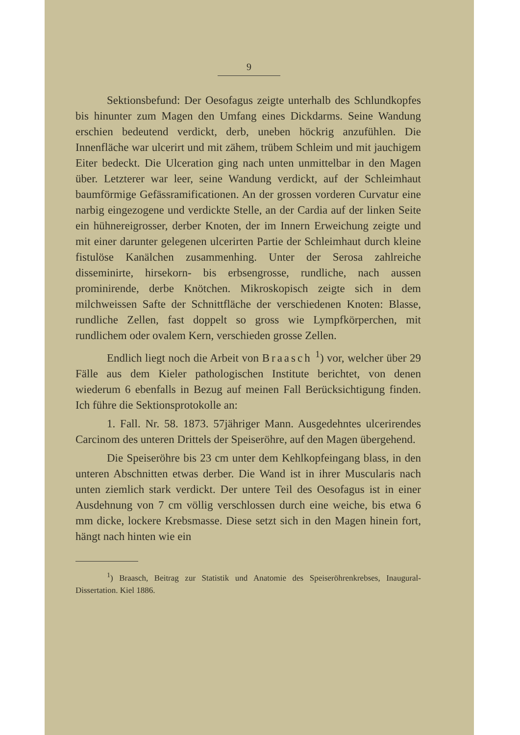9
Sektionsbefund: Der Oesofagus zeigte unterhalb des Schlundkopfes bis hinunter zum Magen den Umfang eines Dickdarms. Seine Wandung erschien bedeutend verdickt, derb, uneben höckrig anzufühlen. Die Innenfläche war ulcerirt und mit zähem, trübem Schleim und mit jauchigem Eiter bedeckt. Die Ulceration ging nach unten unmittelbar in den Magen über. Letzterer war leer, seine Wandung verdickt, auf der Schleimhaut baumförmige Gefässramificationen. An der grossen vorderen Curvatur eine narbig eingezogene und verdickte Stelle, an der Cardia auf der linken Seite ein hühnereigrosser, derber Knoten, der im Innern Erweichung zeigte und mit einer darunter gelegenen ulcerirten Partie der Schleimhaut durch kleine fistulöse Kanälchen zusammenhing. Unter der Serosa zahlreiche disseminirte, hirsekorn- bis erbsengrosse, rundliche, nach aussen prominirende, derbe Knötchen. Mikroskopisch zeigte sich in dem milchweissen Safte der Schnittfläche der verschiedenen Knoten: Blasse, rundliche Zellen, fast doppelt so gross wie Lympfkörperchen, mit rundlichem oder ovalem Kern, verschieden grosse Zellen.
Endlich liegt noch die Arbeit von Braasch <sup>1</sup>) vor, welcher über 29 Fälle aus dem Kieler pathologischen Institute berichtet, von denen wiederum 6 ebenfalls in Bezug auf meinen Fall Berücksichtigung finden. Ich führe die Sektionsprotokolle an:
1. Fall. Nr. 58. 1873. 57jähriger Mann. Ausgedehntes ulcerirendes Carcinom des unteren Drittels der Speiseröhre, auf den Magen übergehend.
Die Speiseröhre bis 23 cm unter dem Kehlkopfeingang blass, in den unteren Abschnitten etwas derber. Die Wand ist in ihrer Muscularis nach unten ziemlich stark verdickt. Der untere Teil des Oesofagus ist in einer Ausdehnung von 7 cm völlig verschlossen durch eine weiche, bis etwa 6 mm dicke, lockere Krebsmasse. Diese setzt sich in den Magen hinein fort, hängt nach hinten wie ein
<sup>1</sup>) Braasch, Beitrag zur Statistik und Anatomie des Speiseröhrenkrebses, Inaugural-Dissertation. Kiel 1886.